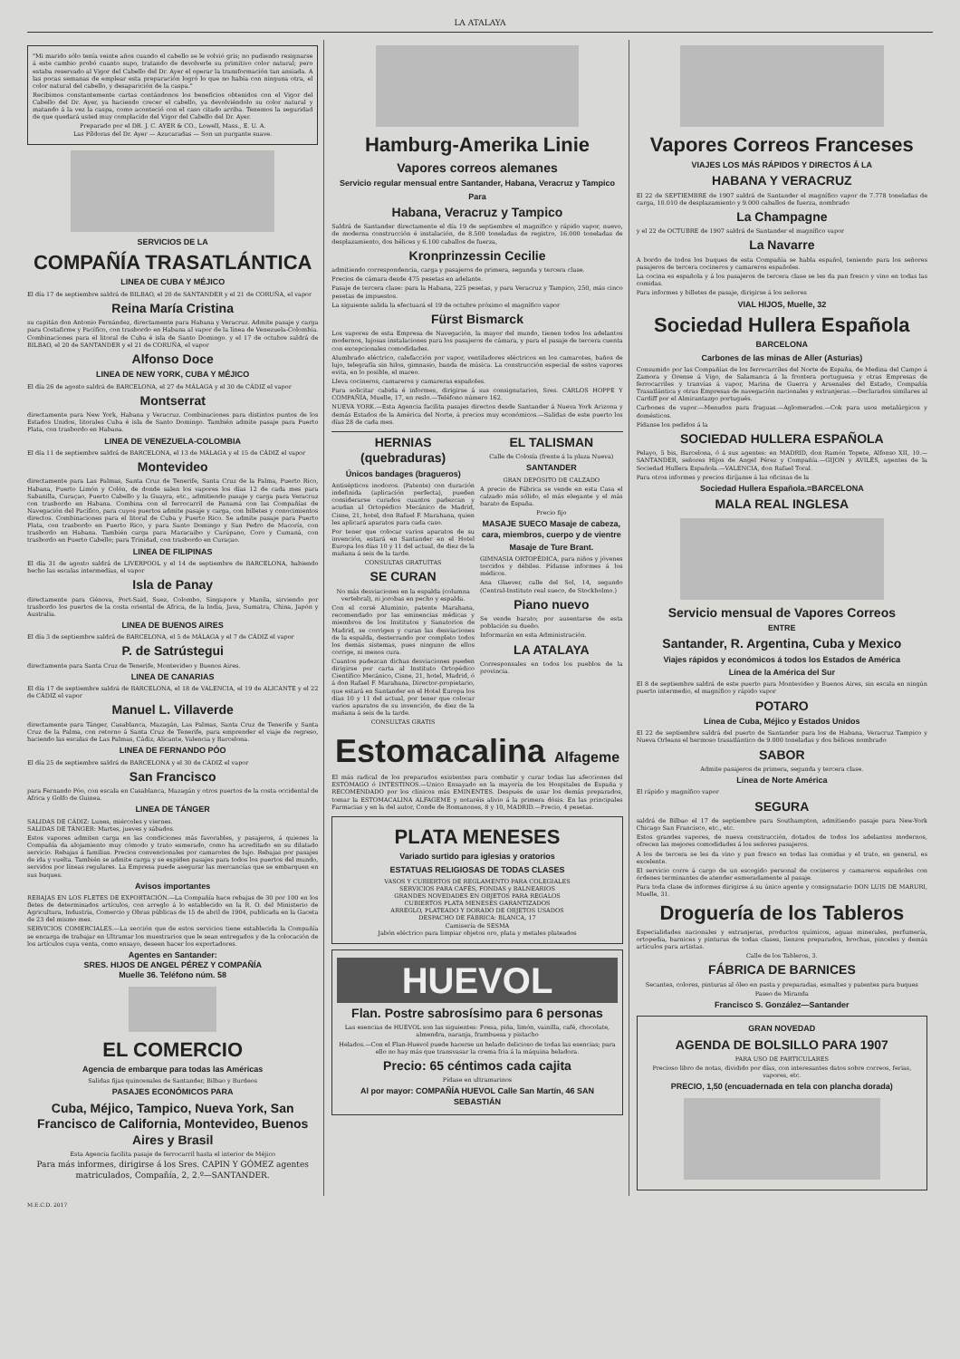LA ATALAYA
"Mi marido sólo tenía veinte años cuando el cabello se le volvió gris; no pudiendo resignarse á este cambio probó cuanto supo, tratando de devolverle su primitivo color natural; pero estaba reservado al Vigor del Cabello del Dr. Ayer el operar la transformación tan ansiada. A las pocas semanas de emplear esta preparación logró lo que no había con ninguna otra, el color natural del cabello, y desaparición de la caspa."
Recibimos constantemente cartas contándonos los beneficios obtenidos con el Vigor del Cabello del Dr. Ayer, ya haciendo crecer el cabello, ya devolviéndolo su color natural y matando á la vez la caspa, como aconteció con el caso citado arriba. Tenemos la seguridad de que quedará usted muy complacido del Vigor del Cabello del Dr. Ayer.
Preparado por el DR. J. C. AYER & CO., Lowell, Mass., E. U. A.
Las Píldoras del Dr. Ayer — Azucaradas — Son un purgante suave.
SERVICIOS DE LA
COMPAÑÍA TRASATLÁNTICA
LINEA DE CUBA Y MÉJICO
El día 17 de septiembre saldrá de BILBAO, el 20 de SANTANDER y el 21 de CORUÑA, el vapor
Reina María Cristina
su capitán don Antonio Fernández, directamente para Habana y Veracruz. Admite pasaje y carga para Costafirme y Pacífico, con trasbordo en Habana al vapor de la línea de Venezuela-Colombia. Combinaciones para el litoral de Cuba é isla de Santo Domingo. y el 17 de octubre saldrá de BILBAO, el 20 de SANTANDER y el 21 de CORUÑA, el vapor
Alfonso Doce
LINEA DE NEW YORK, CUBA Y MÉJICO
El día 26 de agosto saldrá de BARCELONA, el 27 de MÁLAGA y el 30 de CÁDIZ el vapor
Montserrat
directamente para New York, Habana y Veracruz. Combinaciones para distintos puntos de los Estados Unidos, litorales Cuba é isla de Santo Domingo. También admite pasaje para Puerto Plata, con trasbordo en Habana.
LINEA DE VENEZUELA-COLOMBIA
El día 11 de septiembre saldrá de BARCELONA, el 13 de MÁLAGA y el 15 de CÁDIZ el vapor
Montevideo
directamente para Las Palmas, Santa Cruz de Tenerife, Santa Cruz de la Palma, Puerto Rico, Habana, Puerto Limón y Colón, de donde salen los vapores los días 12 de cada mes para Sabanilla, Curaçao, Puerto Cabello y la Guayra, etc., admitiendo pasaje y carga para Veracruz con trasbordo en Habana. Combina con el ferrocarril de Panamá con las Compañías de Navegación del Pacífico, para cuyos puertos admite pasaje y carga, con billetes y conocimientos directos. Combinaciones para el litoral de Cuba y Puerto Rico. Se admite pasaje para Puerto Plata, con trasbordo en Puerto Rico, y para Santo Domingo y San Pedro de Macorís, con trasbordo en Habana. También carga para Maracaibo y Carúpano, Coro y Cumaná, con trasbordo en Puerto Cabello; para Trinidad, con trasbordo en Curaçao.
LINEA DE FILIPINAS
El día 31 de agosto saldrá de LIVERPOOL y el 14 de septiembre de BARCELONA, habiendo hecho las escalas intermedias, el vapor
Isla de Panay
directamente para Génova, Port-Said, Suez, Colombo, Singapore y Manila, sirviendo por trasbordo los puertos de la costa oriental de Africa, de la India, Java, Sumatra, China, Japón y Australia.
LINEA DE BUENOS AIRES
El día 3 de septiembre saldrá de BARCELONA, el 5 de MÁLAGA y el 7 de CÁDIZ el vapor
P. de Satrústegui
directamente para Santa Cruz de Tenerife, Montevideo y Buenos Aires.
LINEA DE CANARIAS
El día 17 de septiembre saldrá de BARCELONA, el 18 de VALENCIA, el 19 de ALICANTE y el 22 de CÁDIZ el vapor
Manuel L. Villaverde
directamente para Tánger, Casablanca, Mazagán, Las Palmas, Santa Cruz de Tenerife y Santa Cruz de la Palma, con retorno á Santa Cruz de Tenerife, para emprender el viaje de regreso, haciendo las escalas de Las Palmas, Cádiz, Alicante, Valencia y Barcelona.
LINEA DE FERNANDO PÓO
El día 25 de septiembre saldrá de BARCELONA y el 30 de CÁDIZ el vapor
San Francisco
para Fernando Póo, con escala en Casablanca, Mazagán y otros puertos de la costa occidental de Africa y Golfo de Guinea.
LINEA DE TÁNGER
SALIDAS DE CÁDIZ: Lunes, miércoles y viernes.
SALIDAS DE TÁNGER: Martes, jueves y sábados.
Estos vapores admiten carga en las condiciones más favorables, y pasajeros, á quienes la Compañía da alojamiento muy cómodo y trato esmerado, como ha acreditado en su dilatado servicio. Rebajas á familias. Precios convencionales por camarotes de lujo. Rebajas por pasajes de ida y vuelta. También se admite carga y se expiden pasajes para todos los puertos del mundo, servidos por líneas regulares. La Empresa puede asegurar las mercancías que se embarquen en sus buques.
Avisos importantes
REBAJAS EN LOS FLETES DE EXPORTACIÓN.—La Compañía hace rebajas de 30 por 100 en los fletes de determinados artículos, con arreglo á lo establecido en la R. O. del Ministerio de Agricultura, Industria, Comercio y Obras públicas de 15 de abril de 1904, publicada en la Gaceta de 23 del mismo mes.
SERVICIOS COMERCIALES.—La sección que de estos servicios tiene establecida la Compañía se encarga de trabajar en Ultramar los muestrarios que le sean entregados y de la colocación de los artículos cuya venta, como ensayo, deseen hacer los exportadores.
Agentes en Santander:
SRES. HIJOS DE ANGEL PÉREZ Y COMPAÑÍA
Muelle 36. Teléfono núm. 58
EL COMERCIO
Agencia de embarque para todas las Américas
Salidas fijas quincenales de Santander, Bilbao y Burdeos
PASAJES ECONÓMICOS PARA
Cuba, Méjico, Tampico, Nueva York, San Francisco de California, Montevideo, Buenos Aires y Brasil
Esta Agencia facilita pasaje de ferrocarril hasta el interior de Méjico
Para más informes, dirigirse á los Sres. CAPIN Y GÓMEZ agentes matriculados, Compañía, 2, 2.º—SANTANDER.
Hamburg-Amerika Linie
Vapores correos alemanes
Servicio regular mensual entre Santander, Habana, Veracruz y Tampico
Para
Habana, Veracruz y Tampico
Saldrá de Santander directamente el día 19 de septiembre el magnífico y rápido vapor, nuevo, de moderna construcción é instalación, de 8.500 toneladas de registro, 16.000 toneladas de desplazamiento, dos hélices y 6.100 caballos de fuerza,
Kronprinzessin Cecilie
admitiendo correspondencia, carga y pasajeros de primera, segunda y tercera clase.
Precios de cámara desde 475 pesetas en adelante.
Pasaje de tercera clase: para la Habana, 225 pesetas, y para Veracruz y Tampico, 250, más cinco pesetas de impuestos.
La siguiente salida la efectuará el 19 de octubre próximo el magnífico vapor
Fürst Bismarck
Los vapores de esta Empresa de Navegación, la mayor del mundo, tienen todos los adelantos modernos, lujosas instalaciones para los pasajeros de cámara, y para el pasaje de tercera cuenta con excepcionales comodidades.
Alumbrado eléctrico, calefacción por vapor, ventiladores eléctricos en los camarotes, baños de lujo, telegrafía sin hilos, gimnasio, banda de música. La construcción especial de estos vapores evita, en lo posible, el mareo.
Lleva cocineros, camareros y camareras españoles.
Para solicitar cabida é informes, dirigirse á sus consignatarios, Sres. CARLOS HOPPE Y COMPAÑÍA, Muelle, 17, en reslo.—Teléfono número 162.
NUEVA YORK.—Esta Agencia facilita pasajes directos desde Santander á Nueva York Arizona y demás Estados de la América del Norte, á precios muy económicos.—Salidas de este puerto los días 28 de cada mes.
HERNIAS (quebraduras)
Únicos bandages (bragueros)
Antisépticos inodoros. (Patente) con duración indefinida (aplicación perfecta), pueden considerarse curados cuantos padezcan y acudan al Ortopédico Mecánico de Madrid, Cisne, 21, hotel, don Rafael F. Marahana, quien les aplicará aparatos para cada caso.
Por tener que colocar varios aparatos de su invención, estará en Santander en el Hotel Europa los días 10 y 11 del actual, de diez de la mañana á seis de la tarde.
CONSULTAS GRATUÍTAS
SE CURAN
No más desviaciones en la espalda (columna vertebral), ni jorobas en pecho y espalda.
Con el corsé Aluminio, patente Marahana, recomendado por las eminencias médicas y miembros de los Institutos y Sanatorios de Madrid, se corrigen y curan las desviaciones de la espalda, desterrando por completo todos los demás sistemas, pues ninguno de ellos corrige, ni menos cura.
Cuantos padezcan dichas desviaciones pueden dirigirse por carta al Instituto Ortopédico Científico Mecánico, Cisne, 21, hotel, Madrid, ó á don Rafael F. Marahana, Director-propietario, que estará en Santander en el Hotel Europa los días 10 y 11 del actual, por tener que colocar varios aparatos de su invención, de diez de la mañana á seis de la tarde.
CONSULTAS GRATIS
EL TALISMAN
Calle de Colosía (frente á la plaza Nueva)
SANTANDER
GRAN DEPÓSITO DE CALZADO
A precio de Fábrica se vende en esta Casa el calzado más sólido, el más elegante y el más barato de España.
Precio fijo
MASAJE SUECO Masaje de cabeza, cara, miembros, cuerpo y de vientre
Masaje de Ture Brant.
GIMNASIA ORTOPÉDICA, para niños y jóvenes torcidos y débiles. Pídanse informes á los médicos.
Ana Glaever, calle del Sol, 14, segundo (Central-Instituto real sueco, de Stockholmo.)
Piano nuevo
Se vende barato; por ausentarse de esta población su dueño.
Informarán en esta Administración.
LA ATALAYA
Corresponsales en todos los pueblos de la provincia.
Estomacalina Alfageme
El más radical de los preparados existentes para combatir y curar todas las afecciones del ESTÓMAGO ó INTESTINOS.—Unico Ensayado en la mayoría de los Hospitales de España y RECOMENDADO por los clínicos más EMINENTES. Después de usar los demás preparados, tomar la ESTOMACALINA ALFAGEME y notaréis alivio á la primera dósis. En las principales Farmacias y en la del autor, Conde de Romanones, 8 y 10, MADRID.—Precio, 4 pesetas.
PLATA MENESES
Variado surtido para iglesias y oratorios
ESTATUAS RELIGIOSAS DE TODAS CLASES
VASOS Y CUBIERTOS DE REGLAMENTO PARA COLEGIALES
SERVICIOS PARA CAFÉS, FONDAS y BALNEARIOS
GRANDES NOVEDADES EN OBJETOS PARA REGALOS
CUBIERTOS PLATA MENESES GARANTIZADOS
ARREGLO, PLATEADO Y DORADO DE OBJETOS USADOS
DESPACHO DE FÁBRICA: BLANCA, 17
Camisería de SESMA
Jabón eléctrico para limpiar objetos oro, plata y metales plateados
HUEVOL
Flan. Postre sabrosísimo para 6 personas
Las esencias de HUEVOL son las siguientes: Fresa, piña, limón, vainilla, café, chocolate, almendra, naranja, frambuesa y pistacho
Helados.—Con el Flan-Huevol puede hacerse un helado delicioso de todas las esencias; para ello no hay más que transvasar la crema fria á la máquina heladora.
Precio: 65 céntimos cada cajita
Pídase en ultramarinos
Al por mayor: COMPAÑÍA HUEVOL Calle San Martín, 46 SAN SEBASTIÁN
Vapores Correos Franceses
VIAJES LOS MÁS RÁPIDOS Y DIRECTOS Á LA
HABANA Y VERACRUZ
El 22 de SEPTIEMBRE de 1907 saldrá de Santander el magnífico vapor de 7.778 toneladas de carga, 10.010 de desplazamiento y 9.000 caballos de fuerza, nombrado
La Champagne
y el 22 de OCTUBRE de 1907 saldrá de Santander el magnífico vapor
La Navarre
A bordo de todos los buques de esta Compañía se habla español, teniendo para los señores pasajeros de tercera cocineros y camareros españoles.
La cocina es española y á los pasajeros de tercera clase se les da pan fresco y vino en todas las comidas.
Para informes y billetes de pasaje, dirigirse á los señores
VIAL HIJOS, Muelle, 32
Sociedad Hullera Española
BARCELONA
Carbones de las minas de Aller (Asturias)
Consumido por las Compañías de los ferrocarriles del Norte de España, de Medina del Campo á Zamora y Orense á Vigo, de Salamanca á la frontera portuguesa y otras Empresas de ferrocarriles y tranvías á vapor, Marina de Guerra y Arsenales del Estado, Compañía Trasatlántica y otras Empresas de navegación nacionales y extranjeras.—Declarados similares al Cardiff por el Almirantazgo portugués.
Carbones de vapor.—Menudos para fraguas.—Aglomerados.—Cok para usos metalúrgicos y domésticos.
Pídanse los pedidos á la
SOCIEDAD HULLERA ESPAÑOLA
Pelayo, 5 bis, Barcelona, ó á sus agentes: en MADRID, don Ramón Topete, Alfonso XII, 10.—SANTANDER, señores Hijos de Angel Pérez y Compañía.—GIJON y AVILÉS, agentes de la Sociedad Hullera Española.—VALENCIA, don Rafael Toral.
Para otros informes y precios diríjanse á las oficinas de la
Sociedad Hullera Española.=BARCELONA
MALA REAL INGLESA
Servicio mensual de Vapores Correos
ENTRE
Santander, R. Argentina, Cuba y Mexico
Viajes rápidos y económicos á todos los Estados de América
Línea de la América del Sur
El 8 de septiembre saldrá de este puerto para Montevideo y Buenos Aires, sin escala en ningún puerto intermedio, el magnífico y rápido vapor
POTARO
Línea de Cuba, Méjico y Estados Unidos
El 22 de septiembre saldrá del puerto de Santander para los de Habana, Veracruz Tampico y Nueva Orleans el hermoso trasatlántico de 9.000 toneladas y dos hélices nombrado
SABOR
Admite pasajeros de primera, segunda y tercera clase.
Línea de Norte América
El rápido y magnífico vapor
SEGURA
saldrá de Bilbao el 17 de septiembre para Southampton, admitiendo pasaje para New-York Chicago San Francisco, etc., etc.
Estos grandes vapores, de nueva construcción, dotados de todos los adelantos modernos, ofrecen las mejores comodidades á los señores pasajeros.
A los de tercera se les da vino y pan fresco en todas las comidas y el trato, en general, es excelente.
El servicio corre á cargo de un escogido personal de cocineros y camareros españoles con órdenes terminantes de atender esmeradamente al pasaje.
Para toda clase de informes dirigirse á su único agente y consignatario DON LUIS DE MARURI, Muelle, 31.
Droguería de los Tableros
Especialidades nacionales y extranjeras, productos químicos, aguas minerales, perfumería, ortopedia, barnices y pinturas de todas clases, lienzos preparados, brochas, pinceles y demás artículos para artistas.
Calle de los Tableros, 3.
FÁBRICA DE BARNICES
Secantes, colores, pinturas al óleo en pasta y preparadas, esmaltes y patentes para buques
Paseo de Miranda
Francisco S. González—Santander
GRAN NOVEDAD
AGENDA DE BOLSILLO PARA 1907
PARA USO DE PARTICULARES
Precioso libro de notas, dividido por días, con interesantes datos sobre correos, ferias, vapores, etc.
PRECIO, 1,50 (encuadernada en tela con plancha dorada)
M.E.C.D. 2017